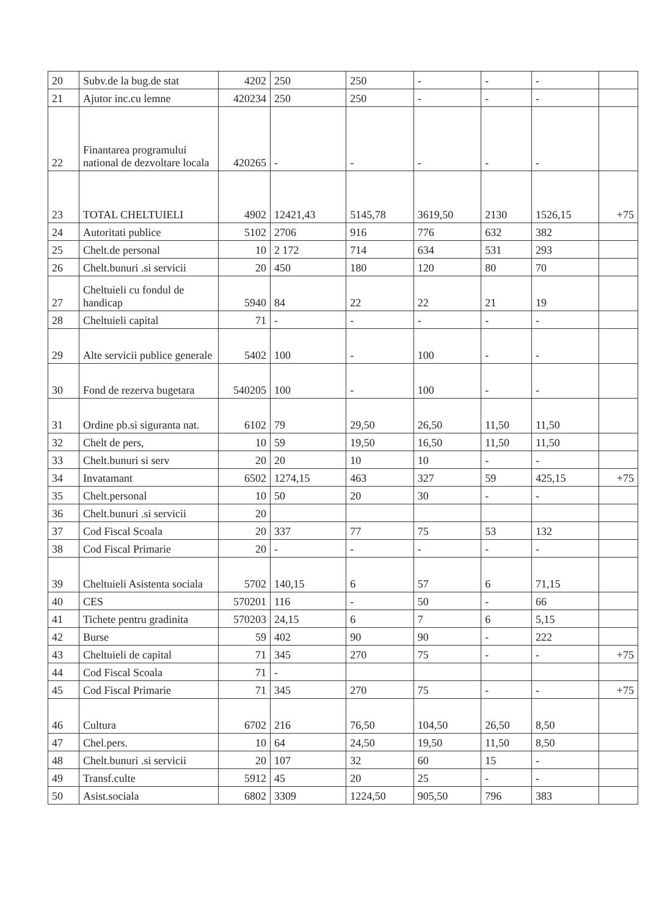| 20 | Subv.de la bug.de stat | 4202 | 250 | 250 | - | - | - | |
| 21 | Ajutor inc.cu lemne | 420234 | 250 | 250 | - | - | - | |
| 22 | Finantarea programului national de dezvoltare locala | 420265 | - | - | - | - | - | |
| 23 | TOTAL CHELTUIELI | 4902 | 12421,43 | 5145,78 | 3619,50 | 2130 | 1526,15 | +75 |
| 24 | Autoritati publice | 5102 | 2706 | 916 | 776 | 632 | 382 | |
| 25 | Chelt.de personal | 10 | 2 172 | 714 | 634 | 531 | 293 | |
| 26 | Chelt.bunuri .si servicii | 20 | 450 | 180 | 120 | 80 | 70 | |
| 27 | Cheltuieli cu fondul de handicap | 5940 | 84 | 22 | 22 | 21 | 19 | |
| 28 | Cheltuieli capital | 71 | - | - | - | - | - | |
| 29 | Alte servicii publice generale | 5402 | 100 | - | 100 | - | - | |
| 30 | Fond de rezerva bugetara | 540205 | 100 | - | 100 | - | - | |
| 31 | Ordine pb.si siguranta nat. | 6102 | 79 | 29,50 | 26,50 | 11,50 | 11,50 | |
| 32 | Chelt de pers, | 10 | 59 | 19,50 | 16,50 | 11,50 | 11,50 | |
| 33 | Chelt.bunuri si serv | 20 | 20 | 10 | 10 | - | - | |
| 34 | Invatamant | 6502 | 1274,15 | 463 | 327 | 59 | 425,15 | +75 |
| 35 | Chelt.personal | 10 | 50 | 20 | 30 | - | - | |
| 36 | Chelt.bunuri .si servicii | 20 | | | | | | |
| 37 | Cod Fiscal Scoala | 20 | 337 | 77 | 75 | 53 | 132 | |
| 38 | Cod Fiscal Primarie | 20 | - | - | - | - | - | |
| 39 | Cheltuieli Asistenta sociala | 5702 | 140,15 | 6 | 57 | 6 | 71,15 | |
| 40 | CES | 570201 | 116 | - | 50 | - | 66 | |
| 41 | Tichete pentru gradinita | 570203 | 24,15 | 6 | 7 | 6 | 5,15 | |
| 42 | Burse | 59 | 402 | 90 | 90 | - | 222 | |
| 43 | Cheltuieli de capital | 71 | 345 | 270 | 75 | - | - | +75 |
| 44 | Cod Fiscal Scoala | 71 | - | | | | | |
| 45 | Cod Fiscal Primarie | 71 | 345 | 270 | 75 | - | - | +75 |
| 46 | Cultura | 6702 | 216 | 76,50 | 104,50 | 26,50 | 8,50 | |
| 47 | Chel.pers. | 10 | 64 | 24,50 | 19,50 | 11,50 | 8,50 | |
| 48 | Chelt.bunuri .si servicii | 20 | 107 | 32 | 60 | 15 | - | |
| 49 | Transf.culte | 5912 | 45 | 20 | 25 | - | - | |
| 50 | Asist.sociala | 6802 | 3309 | 1224,50 | 905,50 | 796 | 383 | |